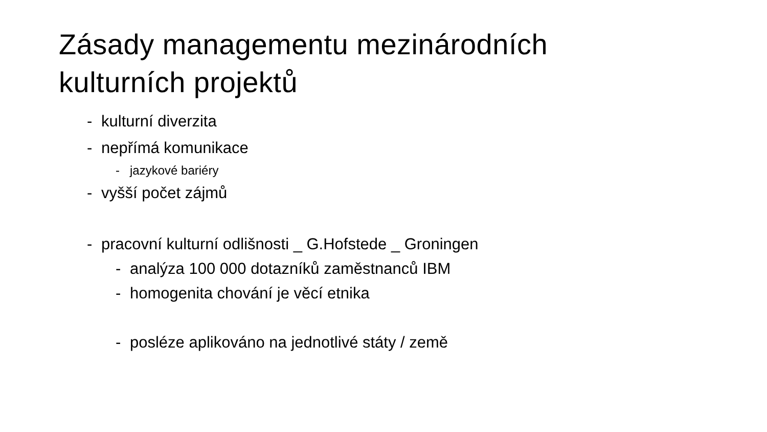Zásady managementu mezinárodních
kulturních projektů
- kulturní diverzita
- nepřímá komunikace
- jazykové bariéry
- vyšší počet zájmů
- pracovní kulturní odlišnosti _ G.Hofstede _ Groningen
- analýza 100 000 dotazníků zaměstnanců IBM
- homogenita chování je věcí etnika
- posléze aplikováno na jednotlivé státy / země